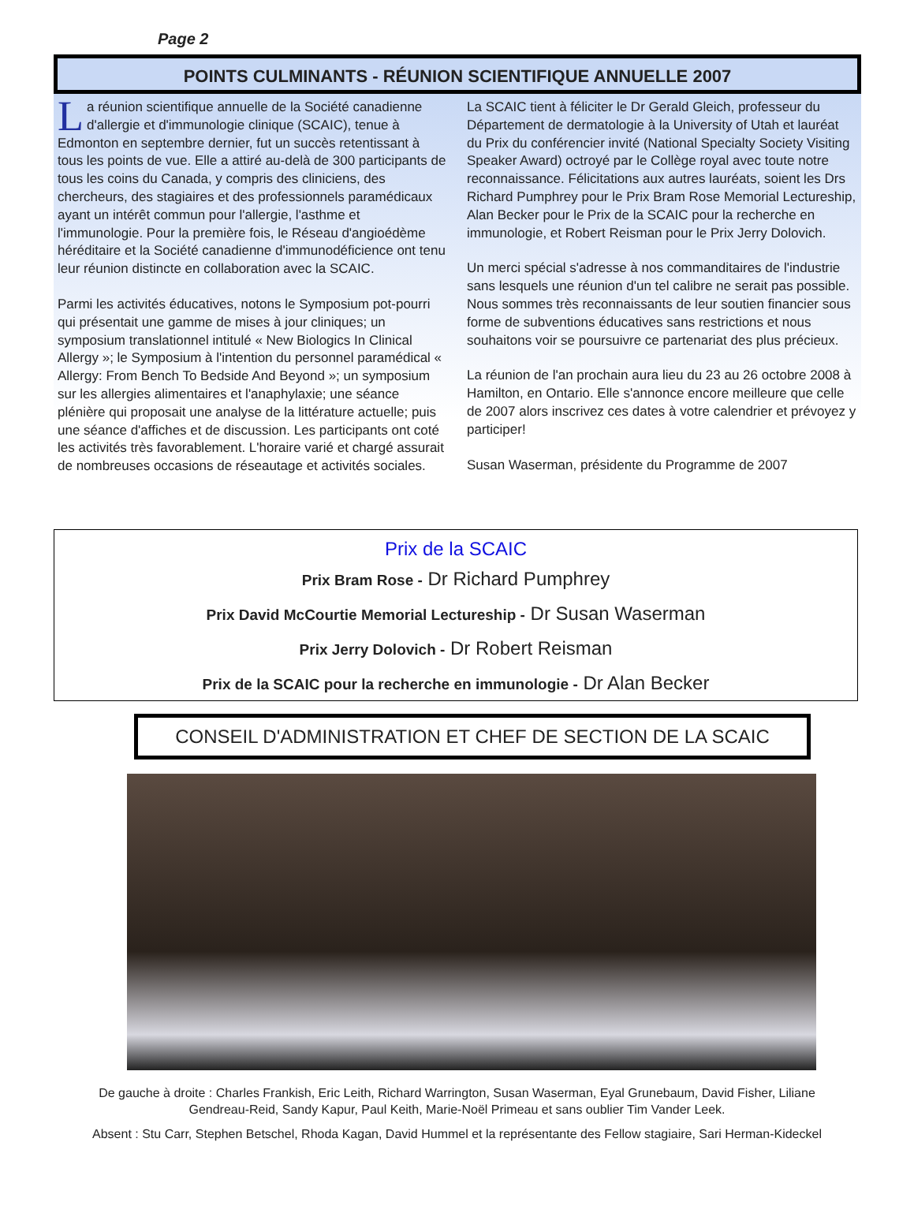Page 2
POINTS CULMINANTS - RÉUNION SCIENTIFIQUE ANNUELLE 2007
La réunion scientifique annuelle de la Société canadienne d'allergie et d'immunologie clinique (SCAIC), tenue à Edmonton en septembre dernier, fut un succès retentissant à tous les points de vue. Elle a attiré au-delà de 300 participants de tous les coins du Canada, y compris des cliniciens, des chercheurs, des stagiaires et des professionnels paramédicaux ayant un intérêt commun pour l'allergie, l'asthme et l'immunologie. Pour la première fois, le Réseau d'angioédème héréditaire et la Société canadienne d'immunodéficience ont tenu leur réunion distincte en collaboration avec la SCAIC.
Parmi les activités éducatives, notons le Symposium pot-pourri qui présentait une gamme de mises à jour cliniques; un symposium translationnel intitulé « New Biologics In Clinical Allergy »; le Symposium à l'intention du personnel paramédical « Allergy: From Bench To Bedside And Beyond »; un symposium sur les allergies alimentaires et l'anaphylaxie; une séance plénière qui proposait une analyse de la littérature actuelle; puis une séance d'affiches et de discussion. Les participants ont coté les activités très favorablement. L'horaire varié et chargé assurait de nombreuses occasions de réseautage et activités sociales.
La SCAIC tient à féliciter le Dr Gerald Gleich, professeur du Département de dermatologie à la University of Utah et lauréat du Prix du conférencier invité (National Specialty Society Visiting Speaker Award) octroyé par le Collège royal avec toute notre reconnaissance. Félicitations aux autres lauréats, soient les Drs Richard Pumphrey pour le Prix Bram Rose Memorial Lectureship, Alan Becker pour le Prix de la SCAIC pour la recherche en immunologie, et Robert Reisman pour le Prix Jerry Dolovich.
Un merci spécial s'adresse à nos commanditaires de l'industrie sans lesquels une réunion d'un tel calibre ne serait pas possible. Nous sommes très reconnaissants de leur soutien financier sous forme de subventions éducatives sans restrictions et nous souhaitons voir se poursuivre ce partenariat des plus précieux.
La réunion de l'an prochain aura lieu du 23 au 26 octobre 2008 à Hamilton, en Ontario. Elle s'annonce encore meilleure que celle de 2007 alors inscrivez ces dates à votre calendrier et prévoyez y participer!
Susan Waserman, présidente du Programme de 2007
Prix de la SCAIC
Prix Bram Rose - Dr Richard Pumphrey
Prix David McCourtie Memorial Lectureship - Dr Susan Waserman
Prix Jerry Dolovich - Dr Robert Reisman
Prix de la SCAIC pour la recherche en immunologie - Dr Alan Becker
CONSEIL D'ADMINISTRATION ET CHEF DE SECTION DE LA SCAIC
De gauche à droite : Charles Frankish, Eric Leith, Richard Warrington, Susan Waserman, Eyal Grunebaum, David Fisher, Liliane Gendreau-Reid, Sandy Kapur, Paul Keith, Marie-Noël Primeau et sans oublier Tim Vander Leek.
Absent : Stu Carr, Stephen Betschel, Rhoda Kagan, David Hummel et la représentante des Fellow stagiaire, Sari Herman-Kideckel